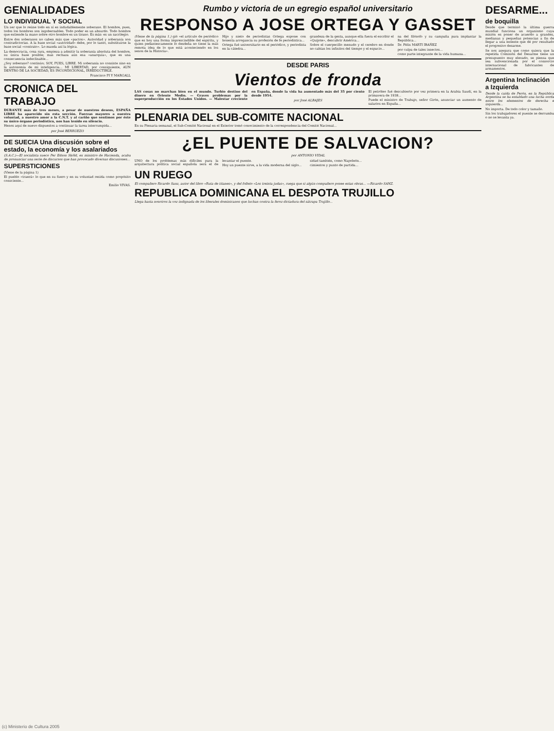GENIALIDADES
LO INDIVIDUAL Y SOCIAL
Un ser que lo reúne todo en sí es indudablemente soberano. El hombre, pues, todos los hombres son ingobernables. Todo poder es un absurdo. Todo hombre que extiende la mano sobre otro hombre es un tirano. Es más: es un sacrilegio.
Entre dos soberanos no caben más que «pactos». Autoridad y soberanía son contradictorias. A la base social «autoridad» debe, por lo tanto, substituirse la base social «contrato». Lo manda así la lógica.
La democracia, cosa rara, empieza a admitir la soberanía absoluta del hombre, su única base posible; mas rechaza aún esa «anarquía», que es una consecuencia indeclinable...
¿Soy soberano? continúo; SOY, PUES, LIBRE. Mi soberanía no consiste sino en la autonomía de mi inteligencia... MI LIBERTAD, por consiguiente, AUN DENTRO DE LA SOCIEDAD, ES INCONDICIONAL, IRREDUCTIBLE.
Francisco PI Y MARGALL
CRONICA DEL TRABAJO
DURANTE más de tres meses, a pesar de nuestros deseos, ESPAÑA LIBRE ha aparecido sin esta sección. Fuerzas mayores a nuestra voluntad, a nuestro amor a la C.N.T. y al cariño que sentimos por éste su único órgano periodístico, nos han tenido en silencio.
Henos aquí de nuevo dispuestos a continuar la tarea interrumpida...
por José BERRUEZO
DE SUECIA Una discusión sobre el estado, la economía y los asalariados
(S.A.C.)—El socialista sueco Per Edson Sköld, ex ministro de Hacienda, acaba de pronunciar una serie de discursos que han provocado diversas discusiones...
SUPERSTICIONES
(Viene de la página 1)
El pueblo «traerá» lo que en su fuero y en su voluntad resida como propósito consciente...
Emilio VIVAS.
Rumbo y victoria de un egregio español universitario
RESPONSO A JOSE ORTEGA Y GASSET
(Viene de la página 1.) gió «el artículo de periódico que es hoy una forma imprescindible del espíritu, y quien pedantescamente lo desdeña no tiene la más remota idea de lo que está aconteciendo en los senos de la Historia».
Hijo y nieto de periodistas Ortega expone con honesta arrogancia su profesión de fe periodística...
Ortega fué universitario en el periódico, y periodista en la cátedra...
grandeza de la gesta, aunque ella fuera el escribir el «Quijote», descubrir América...
Sobre el cuerpecillo menudo y el cerebro en donde no cabían los infinitos del tiempo y el espacio...
na del filósofo y su campaña para implantar la República...
Dr. Félix MARTI IBAÑEZ
por culpa de tales insectos...
como parte integrante de la vida humana...
DESDE PARIS
Vientos de fronda
LAS cosas no marchan bien en el mundo. Turbio destino del dinero en Oriente Medio. — Graves problemas por la superproducción en los Estados Unidos. — Malestar creciente en España, donde la vida ha aumentado más del 35 por ciento desde 1954.
por José ALBAJES
El petróleo fué descubierto por vez primera en la Arabia Saudí, en la primavera de 1938...
Puede el ministro de Trabajo, señor Girón, anunciar un aumento de salarios en España...
PLENARIA DEL SUB-COMITE NACIONAL
En su Plenaria semanal, el Sub-Comité Nacional en el Exterior tomó conocimiento de la correspondencia del Comité Nacional...
¿EL PUENTE DE SALVACION?
por ANTONIO VIDAL
UNO de los problemas más difíciles para la arquitectura política social española será el de levantar el puente.
Hoy un puente sirve, a la vida moderna del siglo...
sidad también, como Napoleón...
cimientos y punto de partida...
UN RUEGO
El compañero Ricardo Sanz, autor del libro «Ruta de titanes», y del folleto «Los treinta judas», ruega que si algún compañero posee estas obras... —Ricardo SANZ.
REPUBLICA DOMINICANA EL DESPOTA TRUJILLO
Llega hasta nosotros la voz indignada de los liberales dominicanos que luchan contra la feroz dictadura del sátrapa Trujillo...
DESARME...
de boquilla
Desde que terminó la última guerra mundial funciona un organismo cuya misión es poner de acuerdo a grandes, medianas y pequeñas potencias a fin de llegar a una entente que dé por resultado el progresivo desarme.
Se nos asegura que como quiera que la repetida Comisión del Desarme tiene un presupuesto muy elevado, se piensa que sea subvencionada por el consorcio internacional de fabricantes de armamentos.
Argentina Inclinación a Izquierda
Desde la caída de Perón, en la República Argentina se ha entablado una lucha sorda entre los elementos de derecha e izquierda...
No importa. De todo color y tamaño.
Sin los trabajadores el puente se derrumba o no se levanta ya.
(c) Ministerio de Cultura 2005